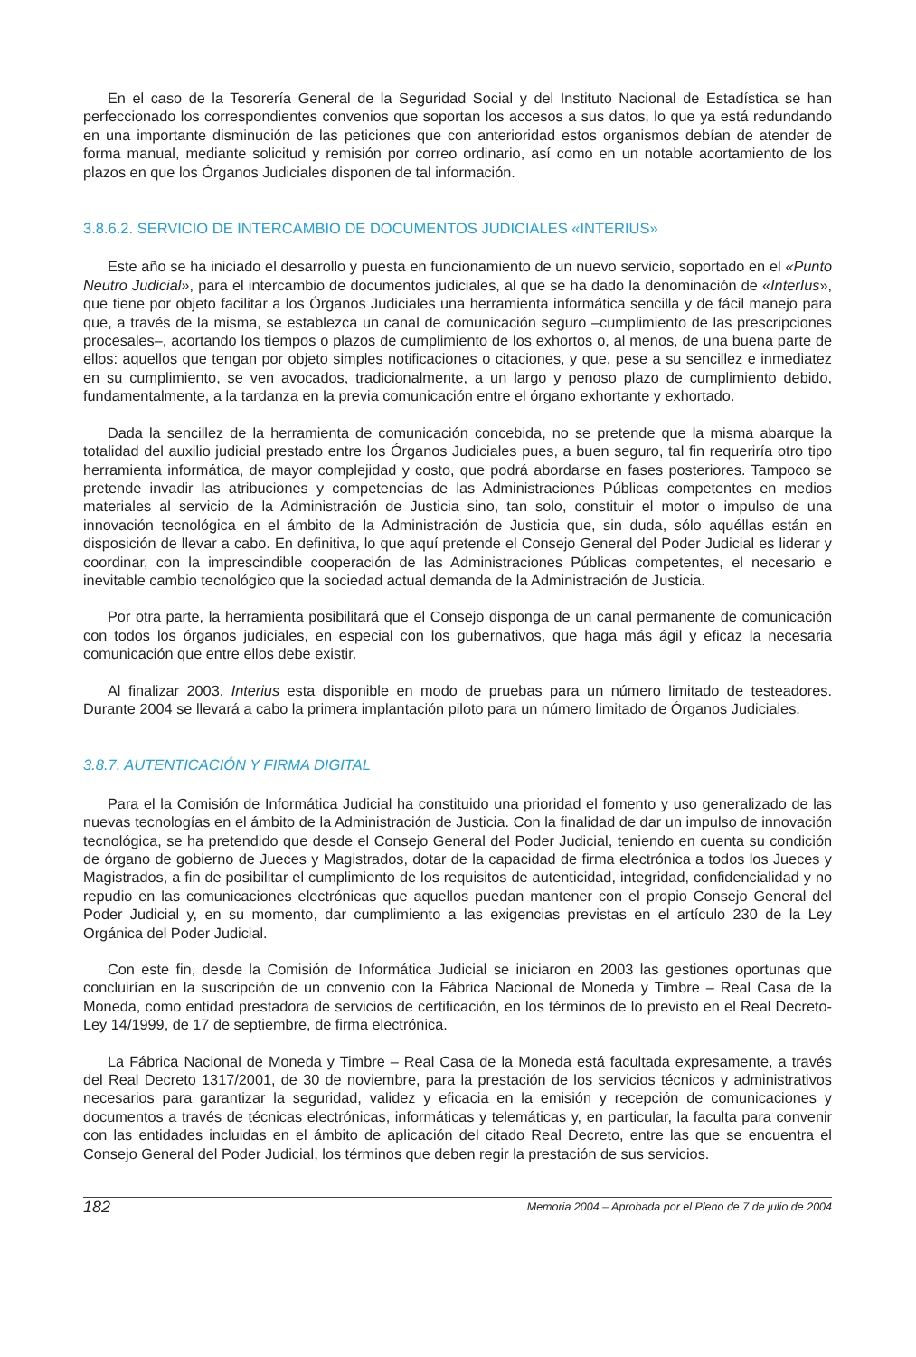En el caso de la Tesorería General de la Seguridad Social y del Instituto Nacional de Estadística se han perfeccionado los correspondientes convenios que soportan los accesos a sus datos, lo que ya está redundando en una importante disminución de las peticiones que con anterioridad estos organismos debían de atender de forma manual, mediante solicitud y remisión por correo ordinario, así como en un notable acortamiento de los plazos en que los Órganos Judiciales disponen de tal información.
3.8.6.2. SERVICIO DE INTERCAMBIO DE DOCUMENTOS JUDICIALES «INTERIUS»
Este año se ha iniciado el desarrollo y puesta en funcionamiento de un nuevo servicio, soportado en el «Punto Neutro Judicial», para el intercambio de documentos judiciales, al que se ha dado la denominación de «InterIus», que tiene por objeto facilitar a los Órganos Judiciales una herramienta informática sencilla y de fácil manejo para que, a través de la misma, se establezca un canal de comunicación seguro –cumplimiento de las prescripciones procesales–, acortando los tiempos o plazos de cumplimiento de los exhortos o, al menos, de una buena parte de ellos: aquellos que tengan por objeto simples notificaciones o citaciones, y que, pese a su sencillez e inmediatez en su cumplimiento, se ven avocados, tradicionalmente, a un largo y penoso plazo de cumplimiento debido, fundamentalmente, a la tardanza en la previa comunicación entre el órgano exhortante y exhortado.
Dada la sencillez de la herramienta de comunicación concebida, no se pretende que la misma abarque la totalidad del auxilio judicial prestado entre los Órganos Judiciales pues, a buen seguro, tal fin requeriría otro tipo herramienta informática, de mayor complejidad y costo, que podrá abordarse en fases posteriores. Tampoco se pretende invadir las atribuciones y competencias de las Administraciones Públicas competentes en medios materiales al servicio de la Administración de Justicia sino, tan solo, constituir el motor o impulso de una innovación tecnológica en el ámbito de la Administración de Justicia que, sin duda, sólo aquéllas están en disposición de llevar a cabo. En definitiva, lo que aquí pretende el Consejo General del Poder Judicial es liderar y coordinar, con la imprescindible cooperación de las Administraciones Públicas competentes, el necesario e inevitable cambio tecnológico que la sociedad actual demanda de la Administración de Justicia.
Por otra parte, la herramienta posibilitará que el Consejo disponga de un canal permanente de comunicación con todos los órganos judiciales, en especial con los gubernativos, que haga más ágil y eficaz la necesaria comunicación que entre ellos debe existir.
Al finalizar 2003, Interius esta disponible en modo de pruebas para un número limitado de testeadores. Durante 2004 se llevará a cabo la primera implantación piloto para un número limitado de Órganos Judiciales.
3.8.7. AUTENTICACIÓN Y FIRMA DIGITAL
Para el la Comisión de Informática Judicial ha constituido una prioridad el fomento y uso generalizado de las nuevas tecnologías en el ámbito de la Administración de Justicia. Con la finalidad de dar un impulso de innovación tecnológica, se ha pretendido que desde el Consejo General del Poder Judicial, teniendo en cuenta su condición de órgano de gobierno de Jueces y Magistrados, dotar de la capacidad de firma electrónica a todos los Jueces y Magistrados, a fin de posibilitar el cumplimiento de los requisitos de autenticidad, integridad, confidencialidad y no repudio en las comunicaciones electrónicas que aquellos puedan mantener con el propio Consejo General del Poder Judicial y, en su momento, dar cumplimiento a las exigencias previstas en el artículo 230 de la Ley Orgánica del Poder Judicial.
Con este fin, desde la Comisión de Informática Judicial se iniciaron en 2003 las gestiones oportunas que concluirían en la suscripción de un convenio con la Fábrica Nacional de Moneda y Timbre – Real Casa de la Moneda, como entidad prestadora de servicios de certificación, en los términos de lo previsto en el Real Decreto-Ley 14/1999, de 17 de septiembre, de firma electrónica.
La Fábrica Nacional de Moneda y Timbre – Real Casa de la Moneda está facultada expresamente, a través del Real Decreto 1317/2001, de 30 de noviembre, para la prestación de los servicios técnicos y administrativos necesarios para garantizar la seguridad, validez y eficacia en la emisión y recepción de comunicaciones y documentos a través de técnicas electrónicas, informáticas y telemáticas y, en particular, la faculta para convenir con las entidades incluidas en el ámbito de aplicación del citado Real Decreto, entre las que se encuentra el Consejo General del Poder Judicial, los términos que deben regir la prestación de sus servicios.
182 Memoria 2004 – Aprobada por el Pleno de 7 de julio de 2004